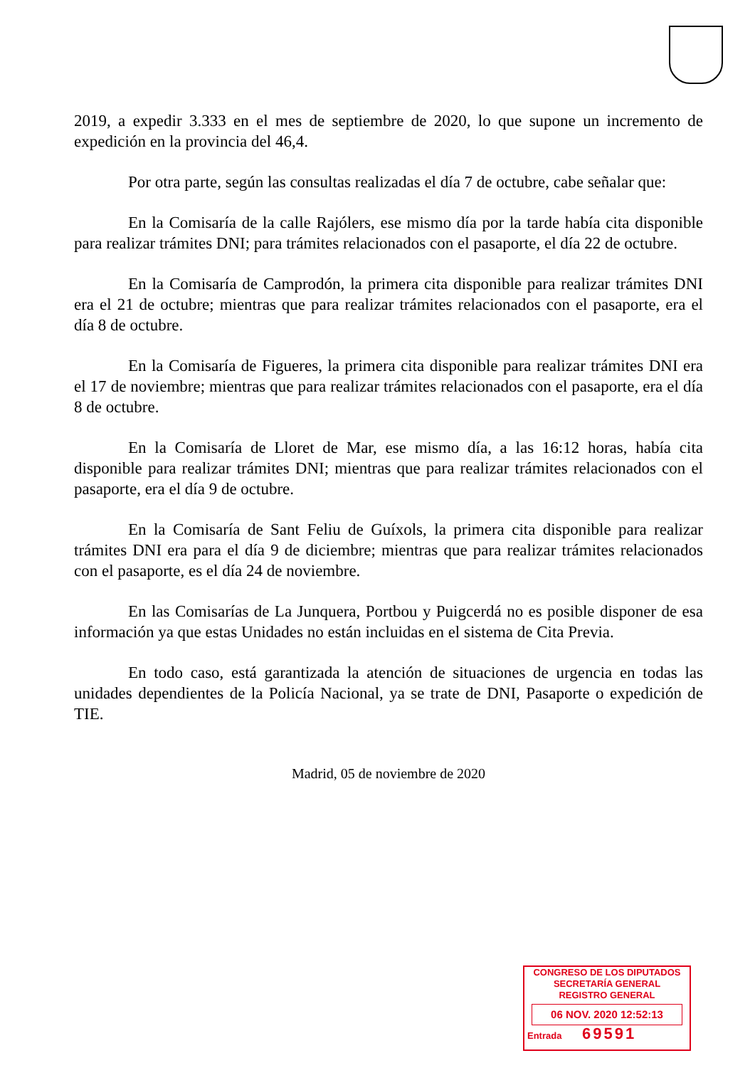2019, a expedir 3.333 en el mes de septiembre de 2020, lo que supone un incremento de expedición en la provincia del 46,4.
Por otra parte, según las consultas realizadas el día 7 de octubre, cabe señalar que:
En la Comisaría de la calle Rajólers, ese mismo día por la tarde había cita disponible para realizar trámites DNI; para trámites relacionados con el pasaporte, el día 22 de octubre.
En la Comisaría de Camprodón, la primera cita disponible para realizar trámites DNI era el 21 de octubre; mientras que para realizar trámites relacionados con el pasaporte, era el día 8 de octubre.
En la Comisaría de Figueres, la primera cita disponible para realizar trámites DNI era el 17 de noviembre; mientras que para realizar trámites relacionados con el pasaporte, era el día 8 de octubre.
En la Comisaría de Lloret de Mar, ese mismo día, a las 16:12 horas, había cita disponible para realizar trámites DNI; mientras que para realizar trámites relacionados con el pasaporte, era el día 9 de octubre.
En la Comisaría de Sant Feliu de Guíxols, la primera cita disponible para realizar trámites DNI era para el día 9 de diciembre; mientras que para realizar trámites relacionados con el pasaporte, es el día 24 de noviembre.
En las Comisarías de La Junquera, Portbou y Puigcerdá no es posible disponer de esa información ya que estas Unidades no están incluidas en el sistema de Cita Previa.
En todo caso, está garantizada la atención de situaciones de urgencia en todas las unidades dependientes de la Policía Nacional, ya se trate de DNI, Pasaporte o expedición de TIE.
Madrid, 05 de noviembre de 2020
CONGRESO DE LOS DIPUTADOS
SECRETARÍA GENERAL
REGISTRO GENERAL
06 NOV. 2020 12:52:13
Entrada 69591